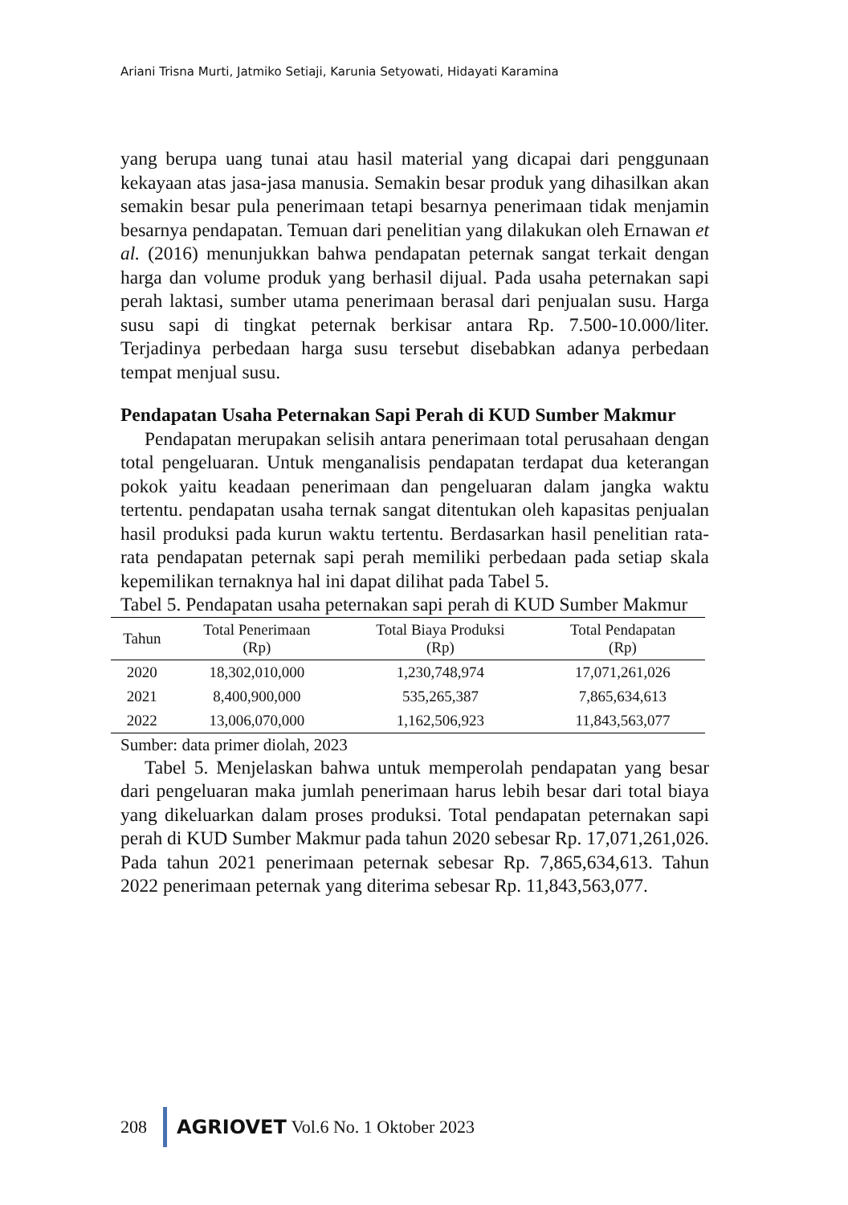Ariani Trisna Murti, Jatmiko Setiaji, Karunia Setyowati, Hidayati Karamina
yang berupa uang tunai atau hasil material yang dicapai dari penggunaan kekayaan atas jasa-jasa manusia. Semakin besar produk yang dihasilkan akan semakin besar pula penerimaan tetapi besarnya penerimaan tidak menjamin besarnya pendapatan. Temuan dari penelitian yang dilakukan oleh Ernawan et al. (2016) menunjukkan bahwa pendapatan peternak sangat terkait dengan harga dan volume produk yang berhasil dijual. Pada usaha peternakan sapi perah laktasi, sumber utama penerimaan berasal dari penjualan susu. Harga susu sapi di tingkat peternak berkisar antara Rp. 7.500-10.000/liter. Terjadinya perbedaan harga susu tersebut disebabkan adanya perbedaan tempat menjual susu.
Pendapatan Usaha Peternakan Sapi Perah di KUD Sumber Makmur
Pendapatan merupakan selisih antara penerimaan total perusahaan dengan total pengeluaran. Untuk menganalisis pendapatan terdapat dua keterangan pokok yaitu keadaan penerimaan dan pengeluaran dalam jangka waktu tertentu. pendapatan usaha ternak sangat ditentukan oleh kapasitas penjualan hasil produksi pada kurun waktu tertentu. Berdasarkan hasil penelitian rata-rata pendapatan peternak sapi perah memiliki perbedaan pada setiap skala kepemilikan ternaknya hal ini dapat dilihat pada Tabel 5.
Tabel 5. Pendapatan usaha peternakan sapi perah di KUD Sumber Makmur
| Tahun | Total Penerimaan (Rp) | Total Biaya Produksi (Rp) | Total Pendapatan (Rp) |
| --- | --- | --- | --- |
| 2020 | 18,302,010,000 | 1,230,748,974 | 17,071,261,026 |
| 2021 | 8,400,900,000 | 535,265,387 | 7,865,634,613 |
| 2022 | 13,006,070,000 | 1,162,506,923 | 11,843,563,077 |
Sumber: data primer diolah, 2023
Tabel 5. Menjelaskan bahwa untuk memperolah pendapatan yang besar dari pengeluaran maka jumlah penerimaan harus lebih besar dari total biaya yang dikeluarkan dalam proses produksi. Total pendapatan peternakan sapi perah di KUD Sumber Makmur pada tahun 2020 sebesar Rp. 17,071,261,026. Pada tahun 2021 penerimaan peternak sebesar Rp. 7,865,634,613. Tahun 2022 penerimaan peternak yang diterima sebesar Rp. 11,843,563,077.
208 AGRIOVET Vol.6 No. 1 Oktober 2023